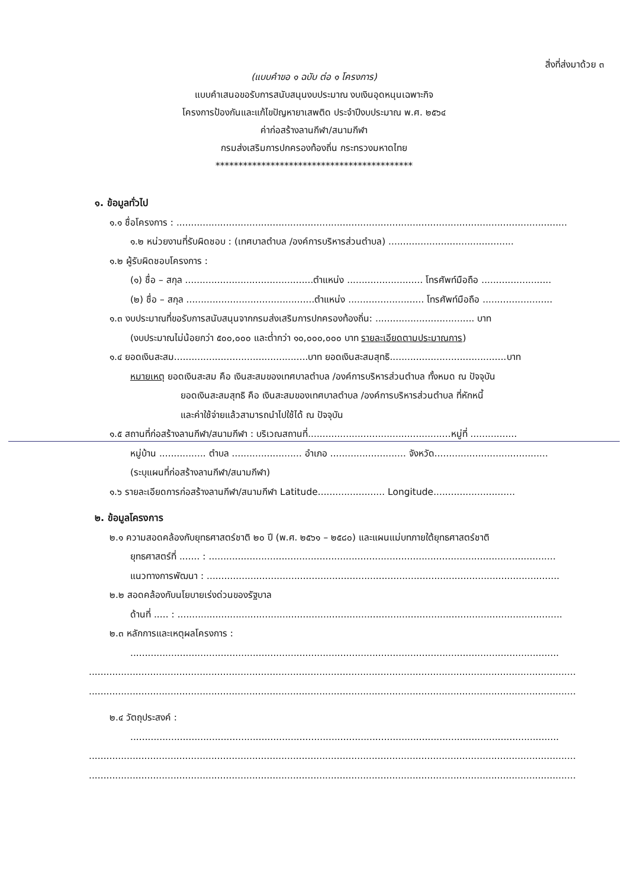สิ่งที่ส่งมาด้วย ๓
(แบบคำขอ ๑ ฉบับ ต่อ ๑ โครงการ)
แบบคำเสนอขอรับการสนับสนุนงบประมาณ งบเงินอุดหนุนเฉพาะกิจ
โครงการป้องกันและแก้ไขปัญหายาเสพติด ประจำปีงบประมาณ พ.ศ. ๒๕๖๔
ค่าก่อสร้างลานกีฬา/สนามกีฬา
กรมส่งเสริมการปกครองท้องถิ่น กระทรวงมหาดไทย
*******************************************
๑. ข้อมูลทั่วไป
๑.๑ ชื่อโครงการ : ......................................................................................................................................
๑.๒ หน่วยงานที่รับผิดชอบ : (เทศบาลตำบล /องค์การบริหารส่วนตำบล) ...........................................
๑.๒ ผู้รับผิดชอบโครงการ :
(๑) ชื่อ – สกุล ............................................ตำแหน่ง .......................... โทรศัพท์มือถือ ........................
(๒) ชื่อ – สกุล ............................................ตำแหน่ง .......................... โทรศัพท์มือถือ ........................
๑.๓ งบประมาณที่ขอรับการสนับสนุนจากกรมส่งเสริมการปกครองท้องถิ่น: .................................. บาท
(งบประมาณไม่น้อยกว่า ๕๐๐,๐๐๐ และต่ำกว่า ๑๐,๐๐๐,๐๐๐ บาท รายละเอียดตามประมาณการ)
๑.๔ ยอดเงินสะสม..............................................บาท ยอดเงินสะสมสุทธิ........................................บาท
หมายเหตุ ยอดเงินสะสม คือ เงินสะสมของเทศบาลตำบล /องค์การบริหารส่วนตำบล ทั้งหมด ณ ปัจจุบัน
ยอดเงินสะสมสุทธิ คือ เงินสะสมของเทศบาลตำบล /องค์การบริหารส่วนตำบล ที่หักหนี้
และค่าใช้จ่ายแล้วสามารถนำไปใช้ได้ ณ ปัจจุบัน
๑.๕ สถานที่ก่อสร้างลานกีฬา/สนามกีฬา : บริเวณสถานที่.................................................หมู่ที่ ................
หมู่บ้าน ................ ตำบล ........................ อำเภอ .......................... จังหวัด.......................................
(ระบุแผนที่ก่อสร้างลานกีฬา/สนามกีฬา)
๑.๖ รายละเอียดการก่อสร้างลานกีฬา/สนามกีฬา Latitude....................... Longitude............................
๒. ข้อมูลโครงการ
๒.๑ ความสอดคล้องกับยุทธศาสตร์ชาติ ๒๐ ปี (พ.ศ. ๒๕๖๑ – ๒๕๘๐) และแผนแม่บทภายใต้ยุทธศาสตร์ชาติ
ยุทธศาสตร์ที่ ....... : .......................................................................................................................
แนวทางการพัฒนา : .........................................................................................................................
๒.๒ สอดคล้องกับนโยบายเร่งด่วนของรัฐบาล
ด้านที่ ..... : ....................................................................................................................................
๒.๓ หลักการและเหตุผลโครงการ :
...................................................................................................................................................
.......................................................................................................................................................................
.......................................................................................................................................................................
๒.๔ วัตถุประสงค์ :
...................................................................................................................................................
.......................................................................................................................................................................
.......................................................................................................................................................................